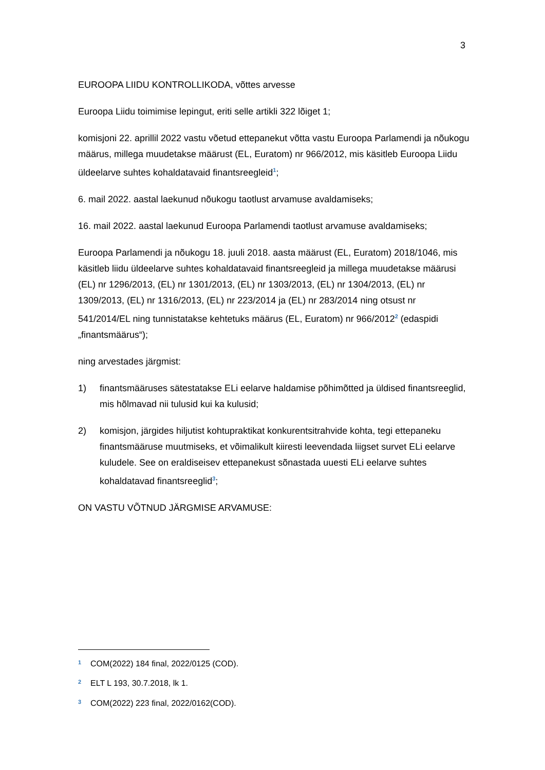3
EUROOPA LIIDU KONTROLLIKODA, võttes arvesse
Euroopa Liidu toimimise lepingut, eriti selle artikli 322 lõiget 1;
komisjoni 22. aprillil 2022 vastu võetud ettepanekut võtta vastu Euroopa Parlamendi ja nõukogu määrus, millega muudetakse määrust (EL, Euratom) nr 966/2012, mis käsitleb Euroopa Liidu üldeelarve suhtes kohaldatavaid finantsreegleid<sup>1</sup>;
6. mail 2022. aastal laekunud nõukogu taotlust arvamuse avaldamiseks;
16. mail 2022. aastal laekunud Euroopa Parlamendi taotlust arvamuse avaldamiseks;
Euroopa Parlamendi ja nõukogu 18. juuli 2018. aasta määrust (EL, Euratom) 2018/1046, mis käsitleb liidu üldeelarve suhtes kohaldatavaid finantsreegleid ja millega muudetakse määrusi (EL) nr 1296/2013, (EL) nr 1301/2013, (EL) nr 1303/2013, (EL) nr 1304/2013, (EL) nr 1309/2013, (EL) nr 1316/2013, (EL) nr 223/2014 ja (EL) nr 283/2014 ning otsust nr 541/2014/EL ning tunnistatakse kehtetuks määrus (EL, Euratom) nr 966/2012<sup>2</sup> (edaspidi „finantsmäärus“);
ning arvestades järgmist:
1) finantsmääruses sätestatakse ELi eelarve haldamise põhimõtted ja üldised finantsreeglid, mis hõlmavad nii tulusid kui ka kulusid;
2) komisjon, järgides hiljutist kohtupraktikat konkurentsitrahvide kohta, tegi ettepaneku finantsmääruse muutmiseks, et võimalikult kiiresti leevendada liigset survet ELi eelarve kuludele. See on eraldiseisev ettepanekust sõnastada uuesti ELi eelarve suhtes kohaldatavad finantsreeglid<sup>3</sup>;
ON VASTU VÕTNUD JÄRGMISE ARVAMUSE:
<sup>1</sup> COM(2022) 184 final, 2022/0125 (COD).
<sup>2</sup> ELT L 193, 30.7.2018, lk 1.
<sup>3</sup> COM(2022) 223 final, 2022/0162(COD).